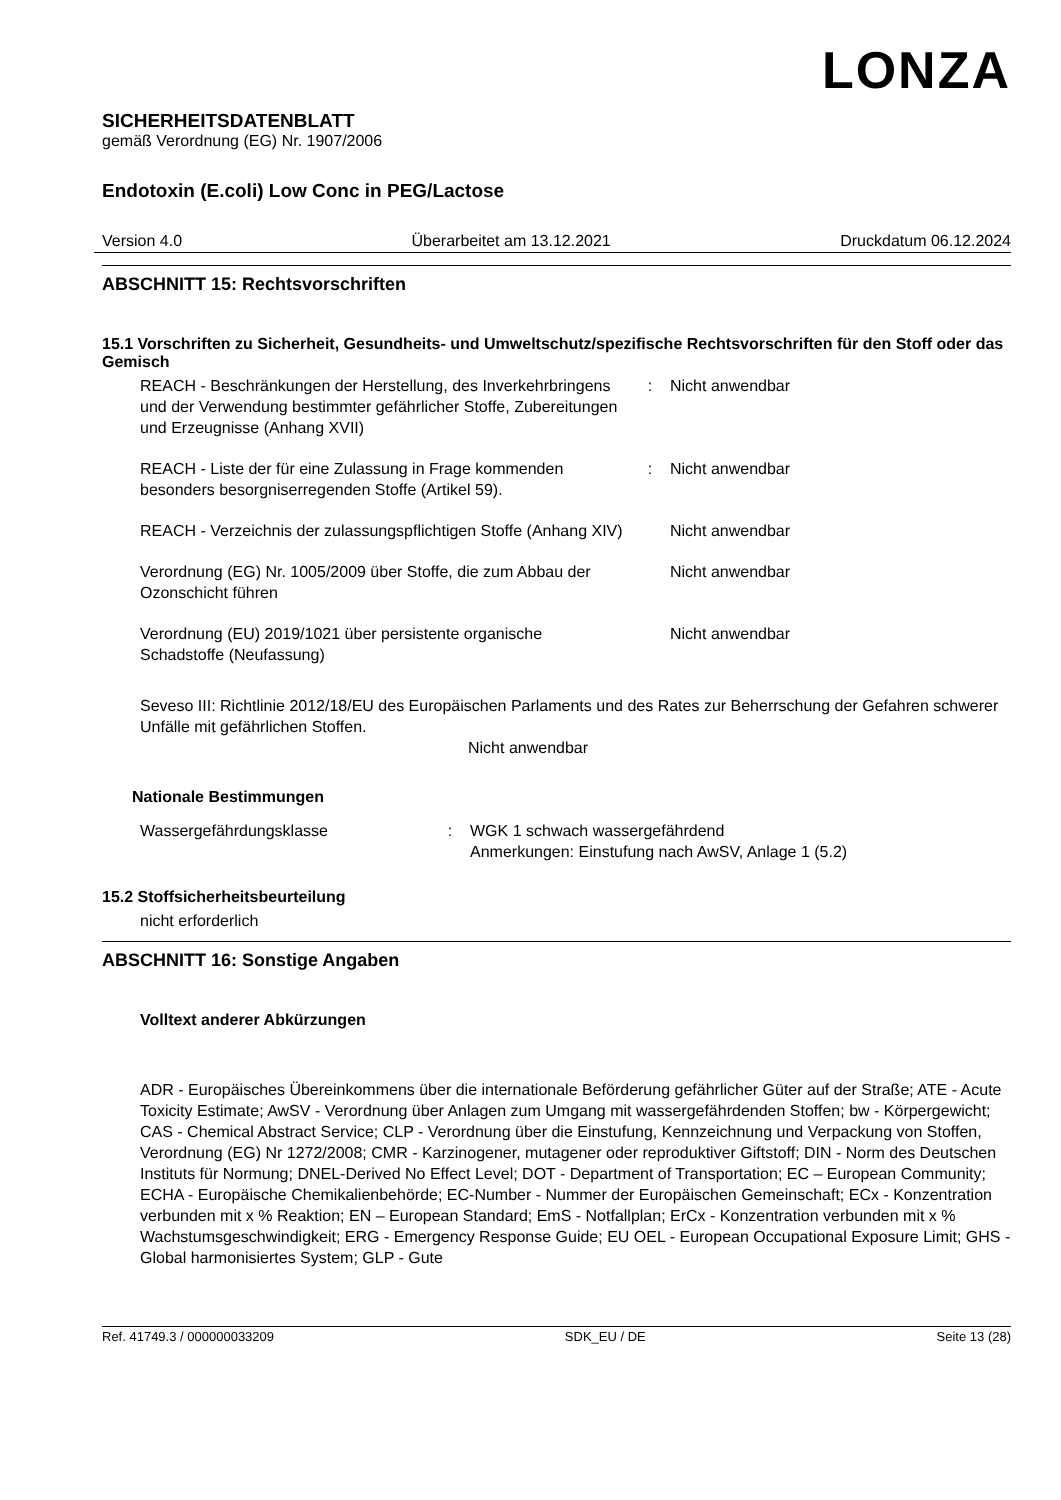LONZA
SICHERHEITSDATENBLATT
gemäß Verordnung (EG) Nr. 1907/2006
Endotoxin (E.coli) Low Conc in PEG/Lactose
Version 4.0 Überarbeitet am 13.12.2021 Druckdatum 06.12.2024
ABSCHNITT 15: Rechtsvorschriften
15.1 Vorschriften zu Sicherheit, Gesundheits- und Umweltschutz/spezifische Rechtsvorschriften für den Stoff oder das Gemisch
REACH - Beschränkungen der Herstellung, des Inverkehrbringens und der Verwendung bestimmter gefährlicher Stoffe, Zubereitungen und Erzeugnisse (Anhang XVII)
: Nicht anwendbar
REACH - Liste der für eine Zulassung in Frage kommenden besonders besorgniserregenden Stoffe (Artikel 59).
: Nicht anwendbar
REACH - Verzeichnis der zulassungspflichtigen Stoffe (Anhang XIV)
Nicht anwendbar
Verordnung (EG) Nr. 1005/2009 über Stoffe, die zum Abbau der Ozonschicht führen
Nicht anwendbar
Verordnung (EU) 2019/1021 über persistente organische Schadstoffe (Neufassung)
Nicht anwendbar
Seveso III: Richtlinie 2012/18/EU des Europäischen Parlaments und des Rates zur Beherrschung der Gefahren schwerer Unfälle mit gefährlichen Stoffen.
Nicht anwendbar
Nationale Bestimmungen
Wassergefährdungsklasse : WGK 1 schwach wassergefährdend
Anmerkungen: Einstufung nach AwSV, Anlage 1 (5.2)
15.2 Stoffsicherheitsbeurteilung
nicht erforderlich
ABSCHNITT 16: Sonstige Angaben
Volltext anderer Abkürzungen
ADR - Europäisches Übereinkommens über die internationale Beförderung gefährlicher Güter auf der Straße; ATE - Acute Toxicity Estimate; AwSV - Verordnung über Anlagen zum Umgang mit wassergefährdenden Stoffen; bw - Körpergewicht; CAS - Chemical Abstract Service; CLP - Verordnung über die Einstufung, Kennzeichnung und Verpackung von Stoffen, Verordnung (EG) Nr 1272/2008; CMR - Karzinogener, mutagener oder reproduktiver Giftstoff; DIN - Norm des Deutschen Instituts für Normung; DNEL-Derived No Effect Level; DOT - Department of Transportation; EC – European Community; ECHA - Europäische Chemikalienbehörde; EC-Number - Nummer der Europäischen Gemeinschaft; ECx - Konzentration verbunden mit x % Reaktion; EN – European Standard; EmS - Notfallplan; ErCx - Konzentration verbunden mit x % Wachstumsgeschwindigkeit; ERG - Emergency Response Guide; EU OEL - European Occupational Exposure Limit; GHS - Global harmonisiertes System; GLP - Gute
Ref. 41749.3 / 000000033209 SDK_EU / DE Seite 13 (28)